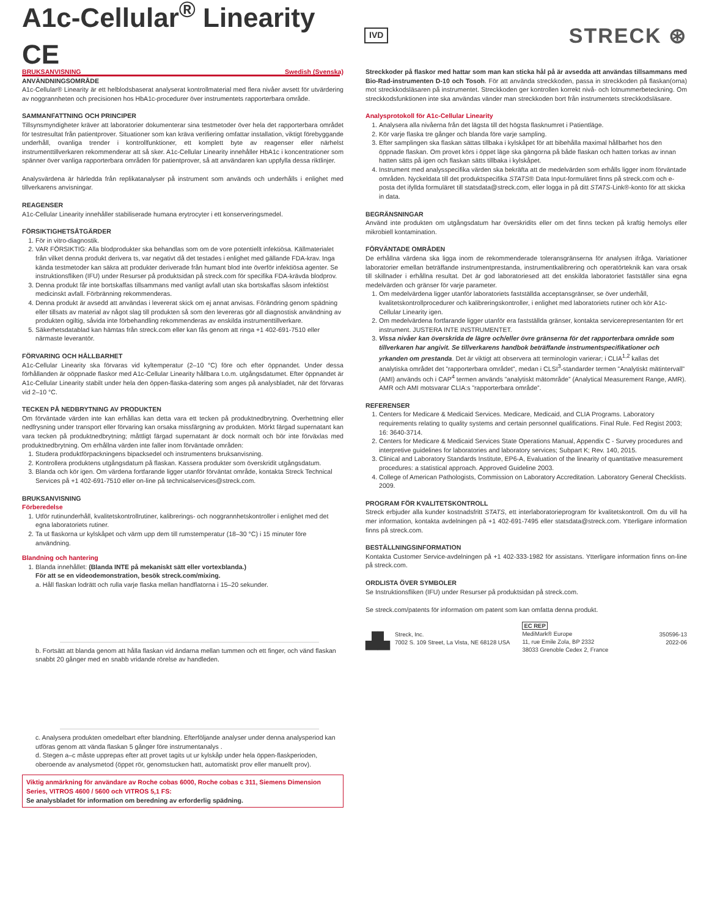A1c-Cellular<sup>®</sup> Linearity CE
IVD
STRECK ⊛
BRUKSANVISNING Swedish (Svenska)
ANVÄNDNINGSOMRÅDE
A1c-Cellular® Linearity är ett helblodsbaserat analyserat kontrollmaterial med flera nivåer avsett för utvärdering av noggrannheten och precisionen hos HbA1c-procedurer över instrumentets rapporterbara område.
SAMMANFATTNING OCH PRINCIPER
Tillsynsmyndigheter kräver att laboratorier dokumenterar sina testmetoder över hela det rapporterbara området för testresultat från patientprover. Situationer som kan kräva verifiering omfattar installation, viktigt förebyggande underhåll, ovanliga trender i kontrollfunktioner, ett komplett byte av reagenser eller närhelst instrumenttillverkaren rekommenderar att så sker. A1c-Cellular Linearity innehåller HbA1c i koncentrationer som spänner över vanliga rapporterbara områden för patientprover, så att användaren kan uppfylla dessa riktlinjer.
Analysvärdena är härledda från replikatanalyser på instrument som används och underhålls i enlighet med tillverkarens anvisningar.
REAGENSER
A1c-Cellular Linearity innehåller stabiliserade humana erytrocyter i ett konserveringsmedel.
FÖRSIKTIGHETSÅTGÄRDER
1. För in vitro-diagnostik.
2. VAR FÖRSIKTIG: Alla blodprodukter ska behandlas som om de vore potentiellt infektiösa. Källmaterialet från vilket denna produkt derivera ts, var negativt då det testades i enlighet med gällande FDA-krav. Inga kända testmetoder kan säkra att produkter deriverade från humant blod inte överför infektiösa agenter. Se instruktionsfliken (IFU) under Resurser på produktsidan på streck.com för specifika FDA-krävda blodprov.
3. Denna produkt får inte bortskaffas tillsammans med vanligt avfall utan ska bortskaffas såsom infektiöst medicinskt avfall. Förbränning rekommenderas.
4. Denna produkt är avsedd att användas i levererat skick om ej annat anvisas. Förändring genom spädning eller tillsats av material av något slag till produkten så som den levereras gör all diagnostisk användning av produkten ogiltig, såvida inte förbehandling rekommenderas av enskilda instrumenttillverkare.
5. Säkerhetsdatablad kan hämtas från streck.com eller kan fås genom att ringa +1 402-691-7510 eller närmaste leverantör.
FÖRVARING OCH HÅLLBARHET
A1c-Cellular Linearity ska förvaras vid kyltemperatur (2–10 °C) före och efter öppnandet. Under dessa förhållanden är oöppnade flaskor med A1c-Cellular Linearity hållbara t.o.m. utgångsdatumet. Efter öppnandet är A1c-Cellular Linearity stabilt under hela den öppen-flaska-datering som anges på analysbladet, när det förvaras vid 2–10 °C.
TECKEN PÅ NEDBRYTNING AV PRODUKTEN
Om förväntade värden inte kan erhållas kan detta vara ett tecken på produktnedbrytning. Överhettning eller nedfrysning under transport eller förvaring kan orsaka missfärgning av produkten. Mörkt färgad supernatant kan vara tecken på produktnedbrytning; måttligt färgad supernatant är dock normalt och bör inte förväxlas med produktnedbrytning. Om erhållna värden inte faller inom förväntade områden:
1. Studera produktförpackningens bipacksedel och instrumentens bruksanvisning.
2. Kontrollera produktens utgångsdatum på flaskan. Kassera produkter som överskridit utgångsdatum.
3. Blanda och kör igen. Om värdena fortfarande ligger utanför förväntat område, kontakta Streck Technical Services på +1 402-691-7510 eller on-line på technicalservices@streck.com.
BRUKSANVISNING
Förberedelse
1. Utför rutinunderhåll, kvalitetskontrollrutiner, kalibrerings- och noggrannhetskontroller i enlighet med det egna laboratoriets rutiner.
2. Ta ut flaskorna ur kylskåpet och värm upp dem till rumstemperatur (18–30 °C) i 15 minuter före användning.
Blandning och hantering
1. Blanda innehållet: (Blanda INTE på mekaniskt sätt eller vortexblanda.)
För att se en videodemonstration, besök streck.com/mixing.
a. Håll flaskan lodrätt och rulla varje flaska mellan handflatorna i 15–20 sekunder.
b. Fortsätt att blanda genom att hålla flaskan vid ändarna mellan tummen och ett finger, och vänd flaskan snabbt 20 gånger med en snabb vridande rörelse av handleden.
c. Analysera produkten omedelbart efter blandning. Efterföljande analyser under denna analysperiod kan utföras genom att vända flaskan 5 gånger före instrumentanalys .
d. Stegen a–c måste upprepas efter att provet tagits ut ur kylskåp under hela öppen-flaskperioden, oberoende av analysmetod (öppet rör, genomstucken hatt, automatiskt prov eller manuellt prov).
Viktig anmärkning för användare av Roche cobas 6000, Roche cobas c 311, Siemens Dimension Series, VITROS 4600 / 5600 och VITROS 5,1 FS:
Se analysbladet för information om beredning av erforderlig spädning.
Streckkoder på flaskor med hattar som man kan sticka hål på är avsedda att användas tillsammans med Bio-Rad-instrumenten D-10 och Tosoh. För att använda streckkoden, passa in streckkoden på flaskan(orna) mot streckkodsläsaren på instrumentet. Streckkoden ger kontrollen korrekt nivå- och lotnummerbeteckning. Om streckkodsfunktionen inte ska användas vänder man streckkoden bort från instrumentets streckkodsläsare.
Analysprotokoll för A1c-Cellular Linearity
1. Analysera alla nivåerna från det lägsta till det högsta flasknumret i Patientläge.
2. Kör varje flaska tre gånger och blanda före varje sampling.
3. Efter samplingen ska flaskan sättas tillbaka i kylskåpet för att bibehålla maximal hållbarhet hos den öppnade flaskan. Om provet körs i öppet läge ska gängorna på både flaskan och hatten torkas av innan hatten sätts på igen och flaskan sätts tillbaka i kylskåpet.
4. Instrument med analysspecifika värden ska bekräfta att de medelvärden som erhålls ligger inom förväntade områden. Nyckeldata till det produktspecifika STATS® Data Input-formuläret finns på streck.com och e-posta det ifyllda formuläret till statsdata@streck.com, eller logga in på ditt STATS-Link®-konto för att skicka in data.
BEGRÄNSNINGAR
Använd inte produkten om utgångsdatum har överskridits eller om det finns tecken på kraftig hemolys eller mikrobiell kontamination.
FÖRVÄNTADE OMRÅDEN
De erhållna värdena ska ligga inom de rekommenderade toleransgränserna för analysen ifråga. Variationer laboratorier emellan beträffande instrumentprestanda, instrumentkalibrering och operatörteknik kan vara orsak till skillnader i erhållna resultat. Det är god laboratoriesed att det enskilda laboratoriet fastställer sina egna medelvärden och gränser för varje parameter.
1. Om medelvärdena ligger utanför laboratoriets fastställda acceptansgränser, se över underhåll, kvalitetskontrollprocedurer och kalibreringskontroller, i enlighet med laboratoriets rutiner och kör A1c-Cellular Linearity igen.
2. Om medelvärdena fortfarande ligger utanför era fastställda gränser, kontakta servicerepresentanten för ert instrument. JUSTERA INTE INSTRUMENTET.
3. Vissa nivåer kan överskrida de lägre och/eller övre gränserna för det rapporterbara område som tillverkaren har angivit. Se tillverkarens handbok beträffande instrumentspecifikationer och yrkanden om prestanda. Det är viktigt att observera att terminologin varierar; i CLIA<sup>1,2</sup> kallas det analytiska området det ”rapporterbara området”, medan i CLSI<sup>3</sup>-standarder termen ”Analytiskt mätintervall” (AMI) används och i CAP<sup>4</sup> termen används ”analytiskt mätområde” (Analytical Measurement Range, AMR). AMR och AMI motsvarar CLIA:s ”rapporterbara område”.
REFERENSER
1. Centers for Medicare & Medicaid Services. Medicare, Medicaid, and CLIA Programs. Laboratory requirements relating to quality systems and certain personnel qualifications. Final Rule. Fed Regist 2003; 16: 3640-3714.
2. Centers for Medicare & Medicaid Services State Operations Manual, Appendix C - Survey procedures and interpretive guidelines for laboratories and laboratory services; Subpart K; Rev. 140, 2015.
3. Clinical and Laboratory Standards Institute, EP6-A, Evaluation of the linearity of quantitative measurement procedures: a statistical approach. Approved Guideline 2003.
4. College of American Pathologists, Commission on Laboratory Accreditation. Laboratory General Checklists. 2009.
PROGRAM FÖR KVALITETSKONTROLL
Streck erbjuder alla kunder kostnadsfritt STATS, ett interlaboratorieprogram för kvalitetskontroll. Om du vill ha mer information, kontakta avdelningen på +1 402-691-7495 eller statsdata@streck.com. Ytterligare information finns på streck.com.
BESTÄLLNINGSINFORMATION
Kontakta Customer Service-avdelningen på +1 402-333-1982 för assistans. Ytterligare information finns on-line på streck.com.
ORDLISTA ÖVER SYMBOLER
Se Instruktionsfliken (IFU) under Resurser på produktsidan på streck.com.
Se streck.com/patents för information om patent som kan omfatta denna produkt.
▟▙
Streck, Inc.
7002 S. 109 Street, La Vista, NE 68128 USA
EC REP
MediMark® Europe
11, rue Emile Zola, BP 2332
38033 Grenoble Cedex 2, France
350596-13
2022-06